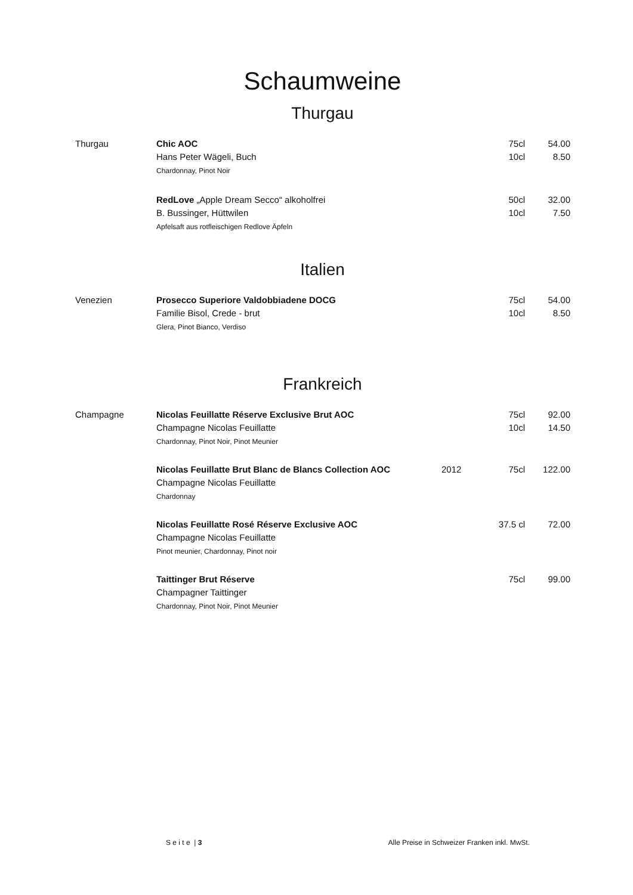Schaumweine
Thurgau
| Thurgau | Chic AOC Hans Peter Wägeli, Buch Chardonnay, Pinot Noir | | 75cl 10cl | 54.00 8.50 |
| | RedLove „Apple Dream Secco“ alkoholfrei B. Bussinger, Hüttwilen Apfelsaft aus rotfleischigen Redlove Äpfeln | | 50cl 10cl | 32.00 7.50 |
Italien
| Venezien | Prosecco Superiore Valdobbiadene DOCG Familie Bisol, Crede - brut Glera, Pinot Bianco, Verdiso | | 75cl 10cl | 54.00 8.50 |
Frankreich
| Champagne | Nicolas Feuillatte Réserve Exclusive Brut AOC Champagne Nicolas Feuillatte Chardonnay, Pinot Noir, Pinot Meunier | | 75cl 10cl | 92.00 14.50 |
| | Nicolas Feuillatte Brut Blanc de Blancs Collection AOC Champagne Nicolas Feuillatte Chardonnay | 2012 | 75cl | 122.00 |
| | Nicolas Feuillatte Rosé Réserve Exclusive AOC Champagne Nicolas Feuillatte Pinot meunier, Chardonnay, Pinot noir | | 37.5 cl | 72.00 |
| | Taittinger Brut Réserve Champagner Taittinger Chardonnay, Pinot Noir, Pinot Meunier | | 75cl | 99.00 |
S e i t e | 3 Alle Preise in Schweizer Franken inkl. MwSt.